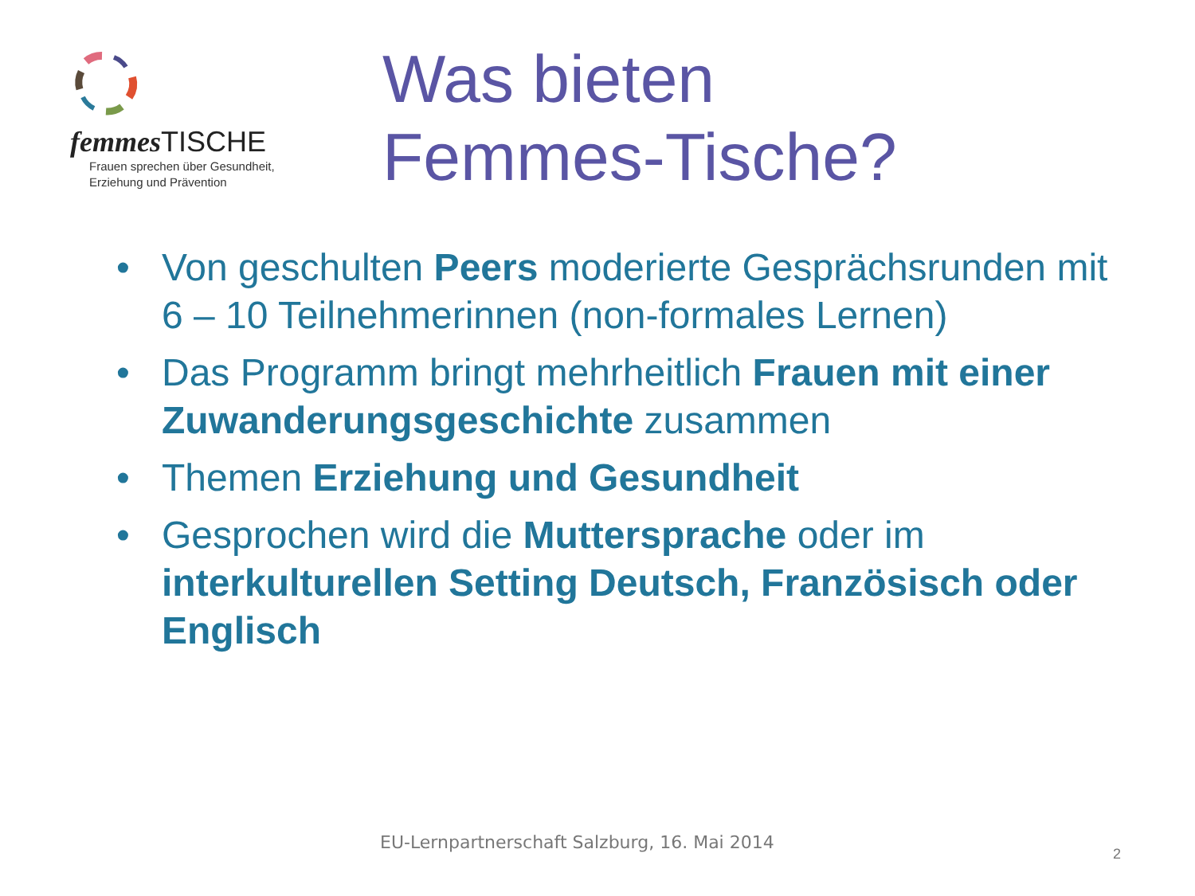femmes TISCHE
Frauen sprechen über Gesundheit,
Erziehung und Prävention
Was bieten
Femmes-Tische?
• Von geschulten Peers moderierte Gesprächsrunden mit 6 – 10 Teilnehmerinnen (non-formales Lernen)
• Das Programm bringt mehrheitlich Frauen mit einer Zuwanderungsgeschichte zusammen
• Themen Erziehung und Gesundheit
• Gesprochen wird die Muttersprache oder im interkulturellen Setting Deutsch, Französisch oder Englisch
EU-Lernpartnerschaft Salzburg, 16. Mai 2014
2